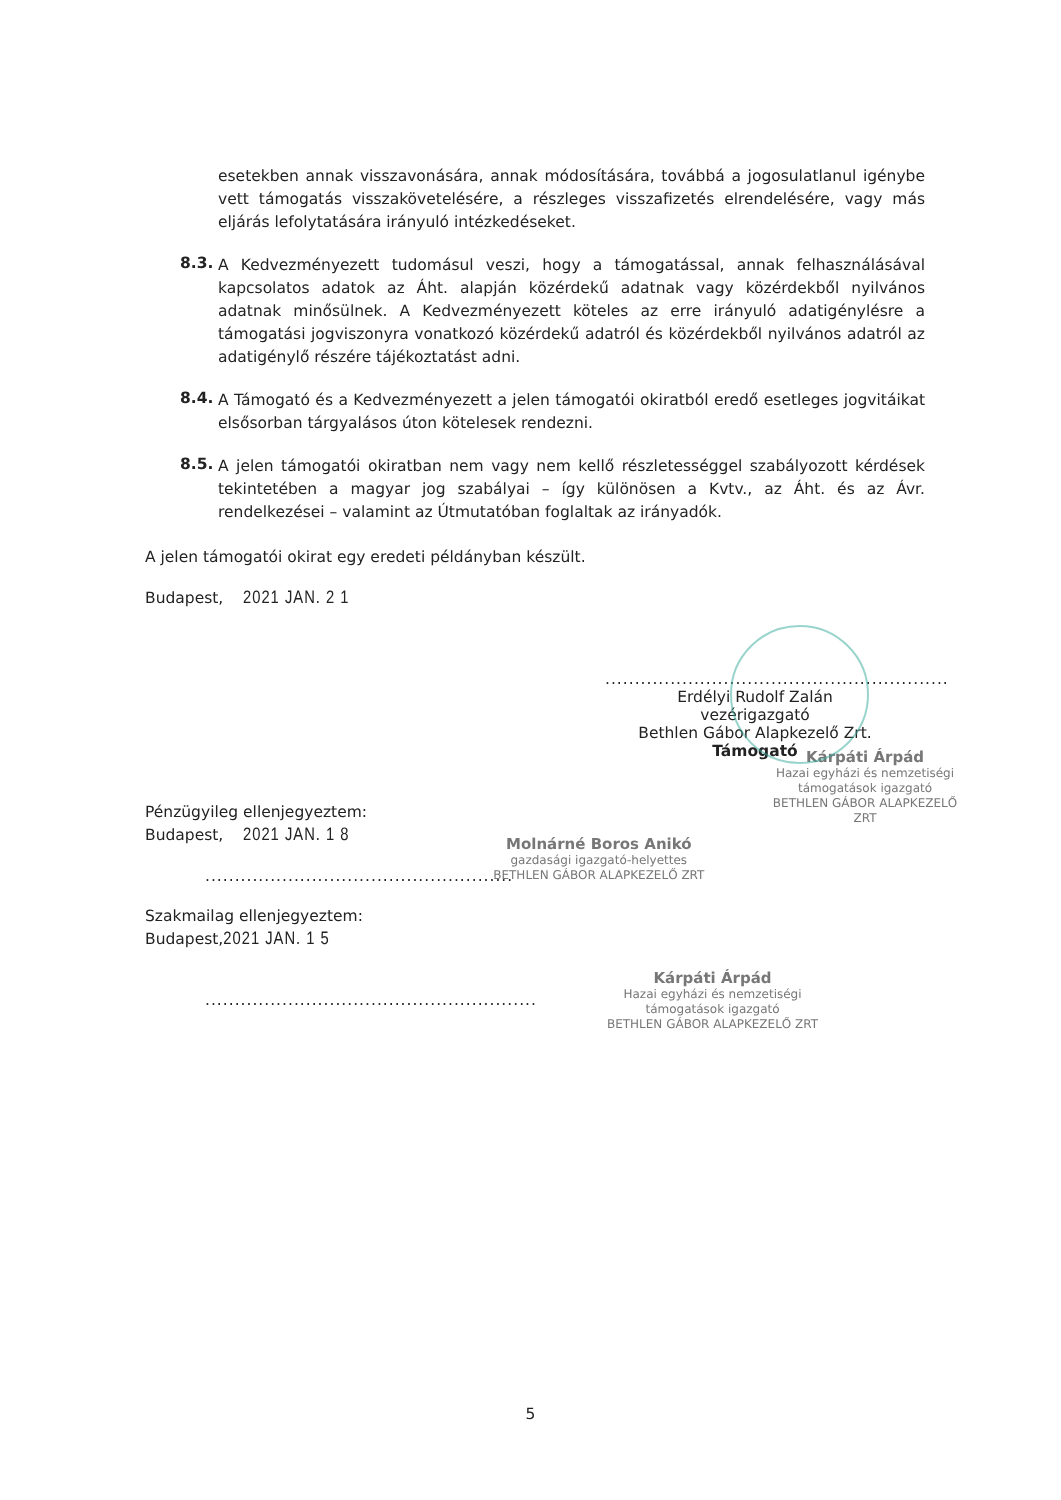esetekben annak visszavonására, annak módosítására, továbbá a jogosulatlanul igénybe vett támogatás visszakövetelésére, a részleges visszafizetés elrendelésére, vagy más eljárás lefolytatására irányuló intézkedéseket.
8.3.
A Kedvezményezett tudomásul veszi, hogy a támogatással, annak felhasználásával kapcsolatos adatok az Áht. alapján közérdekű adatnak vagy közérdekből nyilvános adatnak minősülnek. A Kedvezményezett köteles az erre irányuló adatigénylésre a támogatási jogviszonyra vonatkozó közérdekű adatról és közérdekből nyilvános adatról az adatigénylő részére tájékoztatást adni.
8.4.
A Támogató és a Kedvezményezett a jelen támogatói okiratból eredő esetleges jogvitáikat elsősorban tárgyalásos úton kötelesek rendezni.
8.5.
A jelen támogatói okiratban nem vagy nem kellő részletességgel szabályozott kérdések tekintetében a magyar jog szabályai – így különösen a Kvtv., az Áht. és az Ávr. rendelkezései – valamint az Útmutatóban foglaltak az irányadók.
A jelen támogatói okirat egy eredeti példányban készült.
Budapest, 2021 JAN. 2 1
..........................................................
Erdélyi Rudolf Zalán
vezérigazgató
Bethlen Gábor Alapkezelő Zrt.
Támogató
Kárpáti Árpád
Hazai egyházi és nemzetiségi
támogatások igazgató
BETHLEN GÁBOR ALAPKEZELŐ ZRT
Pénzügyileg ellenjegyeztem:
Budapest, 2021 JAN. 1 8
....................................................
Molnárné Boros Anikó
gazdasági igazgató-helyettes
BETHLEN GÁBOR ALAPKEZELŐ ZRT
Szakmailag ellenjegyeztem:
Budapest,2021 JAN. 1 5
........................................................
Kárpáti Árpád
Hazai egyházi és nemzetiségi
támogatások igazgató
BETHLEN GÁBOR ALAPKEZELŐ ZRT
5